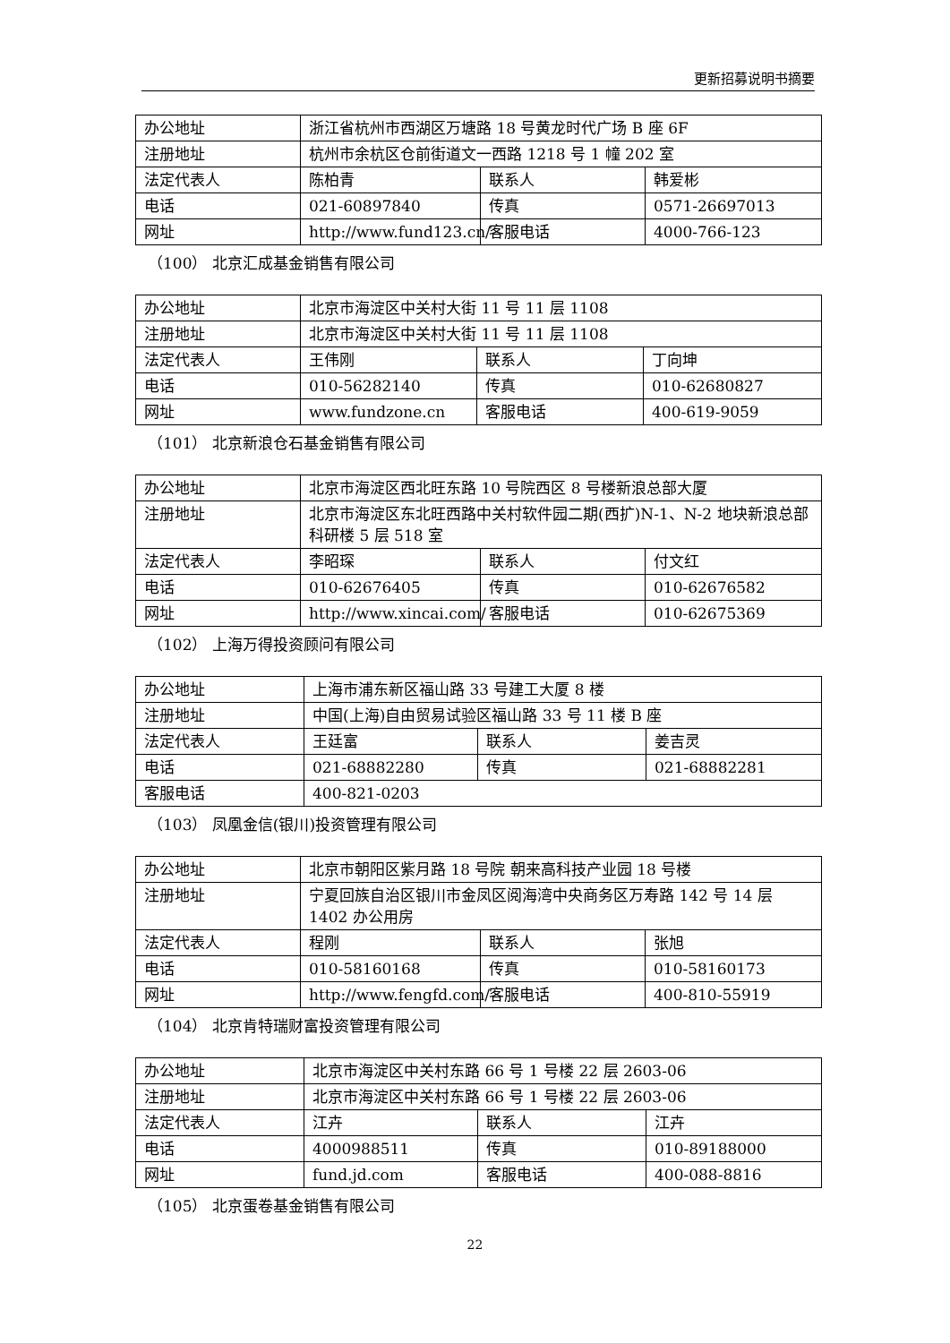更新招募说明书摘要
| 办公地址 | 浙江省杭州市西湖区万塘路 18 号黄龙时代广场 B 座 6F | | |
| 注册地址 | 杭州市余杭区仓前街道文一西路 1218 号 1 幢 202 室 | | |
| 法定代表人 | 陈柏青 | 联系人 | 韩爱彬 |
| 电话 | 021-60897840 | 传真 | 0571-26697013 |
| 网址 | http://www.fund123.cn/ | 客服电话 | 4000-766-123 |
（100） 北京汇成基金销售有限公司
| 办公地址 | 北京市海淀区中关村大街 11 号 11 层 1108 | | |
| 注册地址 | 北京市海淀区中关村大街 11 号 11 层 1108 | | |
| 法定代表人 | 王伟刚 | 联系人 | 丁向坤 |
| 电话 | 010-56282140 | 传真 | 010-62680827 |
| 网址 | www.fundzone.cn | 客服电话 | 400-619-9059 |
（101） 北京新浪仓石基金销售有限公司
| 办公地址 | 北京市海淀区西北旺东路 10 号院西区 8 号楼新浪总部大厦 | | |
| 注册地址 | 北京市海淀区东北旺西路中关村软件园二期(西扩)N-1、N-2 地块新浪总部科研楼 5 层 518 室 | | |
| 法定代表人 | 李昭琛 | 联系人 | 付文红 |
| 电话 | 010-62676405 | 传真 | 010-62676582 |
| 网址 | http://www.xincai.com/ | 客服电话 | 010-62675369 |
（102） 上海万得投资顾问有限公司
| 办公地址 | 上海市浦东新区福山路 33 号建工大厦 8 楼 | | |
| 注册地址 | 中国(上海)自由贸易试验区福山路 33 号 11 楼 B 座 | | |
| 法定代表人 | 王廷富 | 联系人 | 姜吉灵 |
| 电话 | 021-68882280 | 传真 | 021-68882281 |
| 客服电话 | 400-821-0203 | | |
（103） 凤凰金信(银川)投资管理有限公司
| 办公地址 | 北京市朝阳区紫月路 18 号院 朝来高科技产业园 18 号楼 | | |
| 注册地址 | 宁夏回族自治区银川市金凤区阅海湾中央商务区万寿路 142 号 14 层 1402 办公用房 | | |
| 法定代表人 | 程刚 | 联系人 | 张旭 |
| 电话 | 010-58160168 | 传真 | 010-58160173 |
| 网址 | http://www.fengfd.com/ | 客服电话 | 400-810-55919 |
（104） 北京肯特瑞财富投资管理有限公司
| 办公地址 | 北京市海淀区中关村东路 66 号 1 号楼 22 层 2603-06 | | |
| 注册地址 | 北京市海淀区中关村东路 66 号 1 号楼 22 层 2603-06 | | |
| 法定代表人 | 江卉 | 联系人 | 江卉 |
| 电话 | 4000988511 | 传真 | 010-89188000 |
| 网址 | fund.jd.com | 客服电话 | 400-088-8816 |
（105） 北京蛋卷基金销售有限公司
22